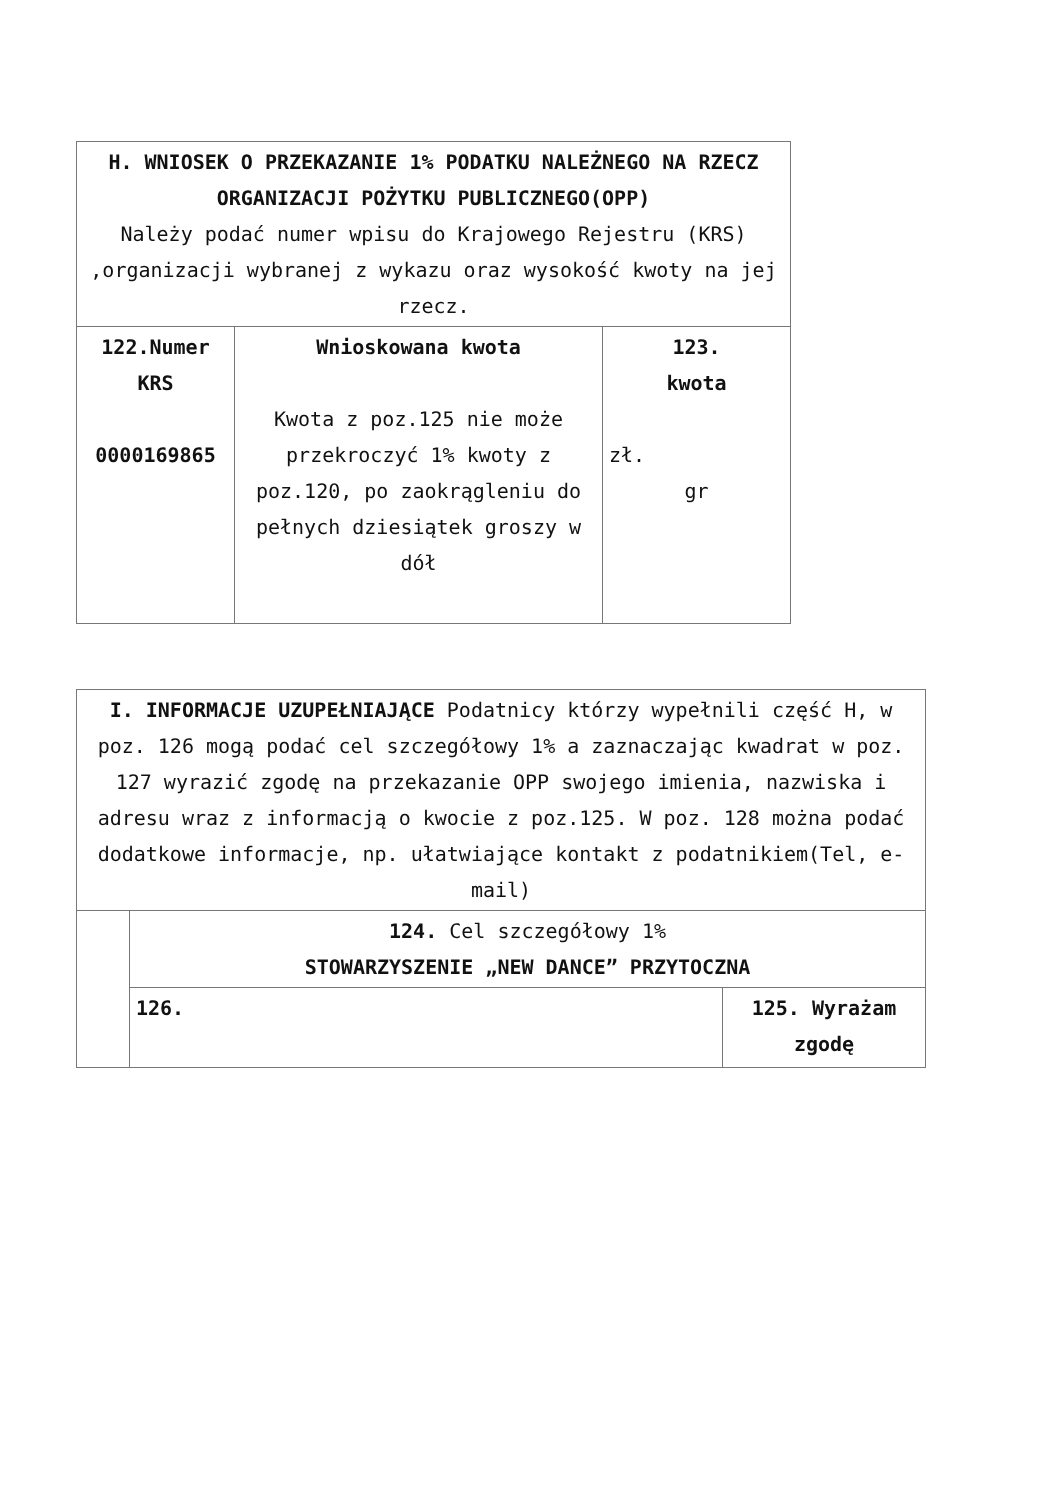| H. WNIOSEK O PRZEKAZANIE 1% PODATKU NALEŻNEGO NA RZECZ ORGANIZACJI POŻYTKU PUBLICZNEGO(OPP) Należy podać numer wpisu do Krajowego Rejestru (KRS) ,organizacji wybranej z wykazu oraz wysokość kwoty na jej rzecz. | | |
| 122.Numer KRS 0000169865 | Wnioskowana kwota Kwota z poz.125 nie może przekroczyć 1% kwoty z poz.120, po zaokrągleniu do pełnych dziesiątek groszy w dół | 123. kwota zł. gr |
| I. INFORMACJE UZUPEŁNIAJĄCE Podatnicy którzy wypełnili część H, w poz. 126 mogą podać cel szczegółowy 1% a zaznaczając kwadrat w poz. 127 wyrazić zgodę na przekazanie OPP swojego imienia, nazwiska i adresu wraz z informacją o kwocie z poz.125. W poz. 128 można podać dodatkowe informacje, np. ułatwiające kontakt z podatnikiem(Tel, e-mail) | | |
| | 124. Cel szczegółowy 1% STOWARZYSZENIE „NEW DANCE” PRZYTOCZNA | |
| | 126. | 125. Wyrażam zgodę |